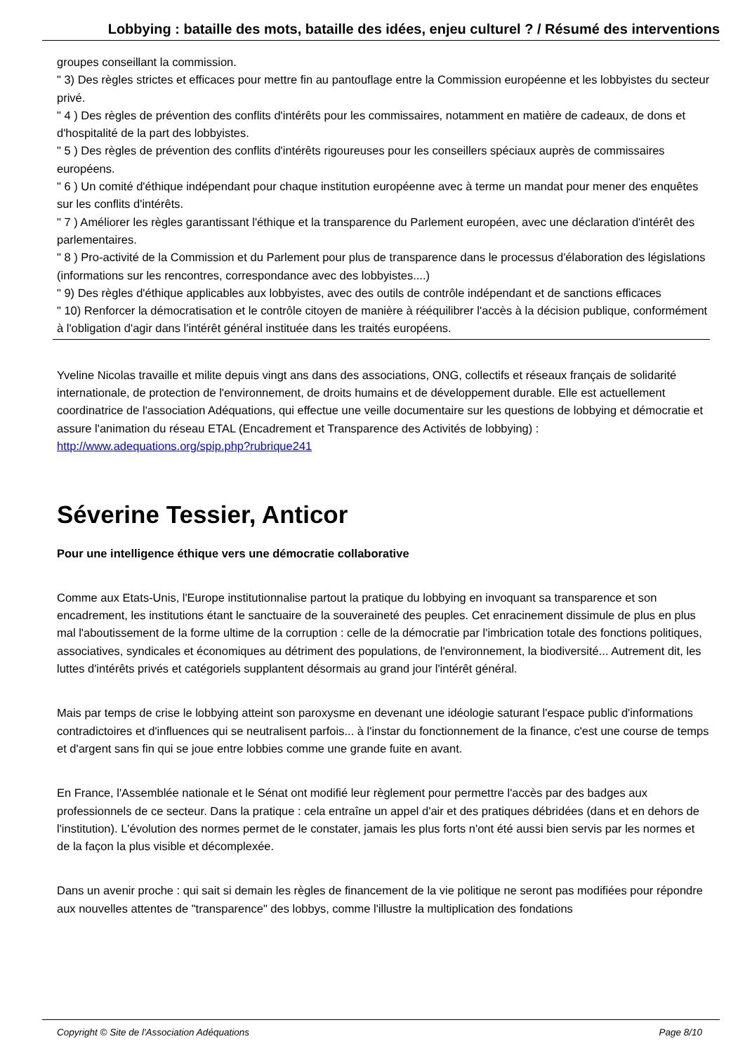Lobbying : bataille des mots, bataille des idées, enjeu culturel ? / Résumé des interventions
groupes conseillant la commission.
" 3) Des règles strictes et efficaces pour mettre fin au pantouflage entre la Commission européenne et les lobbyistes du secteur privé.
" 4 ) Des règles de prévention des conflits d'intérêts pour les commissaires, notamment en matière de cadeaux, de dons et d'hospitalité de la part des lobbyistes.
" 5 ) Des règles de prévention des conflits d'intérêts rigoureuses pour les conseillers spéciaux auprès de commissaires européens.
" 6 ) Un comité d'éthique indépendant pour chaque institution européenne avec à terme un mandat pour mener des enquêtes sur les conflits d'intérêts.
" 7 ) Améliorer les règles garantissant l'éthique et la transparence du Parlement européen, avec une déclaration d'intérêt des parlementaires.
" 8 ) Pro-activité de la Commission et du Parlement pour plus de transparence dans le processus d'élaboration des législations (informations sur les rencontres, correspondance avec des lobbyistes....)
" 9) Des règles d'éthique applicables aux lobbyistes, avec des outils de contrôle indépendant et de sanctions efficaces
" 10) Renforcer la démocratisation et le contrôle citoyen de manière à rééquilibrer l'accès à la décision publique, conformément à l'obligation d'agir dans l'intérêt général instituée dans les traités européens.
Yveline Nicolas travaille et milite depuis vingt ans dans des associations, ONG, collectifs et réseaux français de solidarité internationale, de protection de l'environnement, de droits humains et de développement durable. Elle est actuellement coordinatrice de l'association Adéquations, qui effectue une veille documentaire sur les questions de lobbying et démocratie et assure l'animation du réseau ETAL (Encadrement et Transparence des Activités de lobbying) :
http://www.adequations.org/spip.php?rubrique241
Séverine Tessier, Anticor
Pour une intelligence éthique vers une démocratie collaborative
Comme aux Etats-Unis, l'Europe institutionnalise partout la pratique du lobbying en invoquant sa transparence et son encadrement, les institutions étant le sanctuaire de la souveraineté des peuples. Cet enracinement dissimule de plus en plus mal l'aboutissement de la forme ultime de la corruption : celle de la démocratie par l'imbrication totale des fonctions politiques, associatives, syndicales et économiques au détriment des populations, de l'environnement, la biodiversité... Autrement dit, les luttes d'intérêts privés et catégoriels supplantent désormais au grand jour l'intérêt général.
Mais par temps de crise le lobbying atteint son paroxysme en devenant une idéologie saturant l'espace public d'informations contradictoires et d'influences qui se neutralisent parfois... à l'instar du fonctionnement de la finance, c'est une course de temps et d'argent sans fin qui se joue entre lobbies comme une grande fuite en avant.
En France, l'Assemblée nationale et le Sénat ont modifié leur règlement pour permettre l'accès par des badges aux professionnels de ce secteur. Dans la pratique : cela entraîne un appel d'air et des pratiques débridées (dans et en dehors de l'institution). L'évolution des normes permet de le constater, jamais les plus forts n'ont été aussi bien servis par les normes et de la façon la plus visible et décomplexée.
Dans un avenir proche : qui sait si demain les règles de financement de la vie politique ne seront pas modifiées pour répondre aux nouvelles attentes de "transparence" des lobbys, comme l'illustre la multiplication des fondations
Copyright © Site de l'Association Adéquations Page 8/10